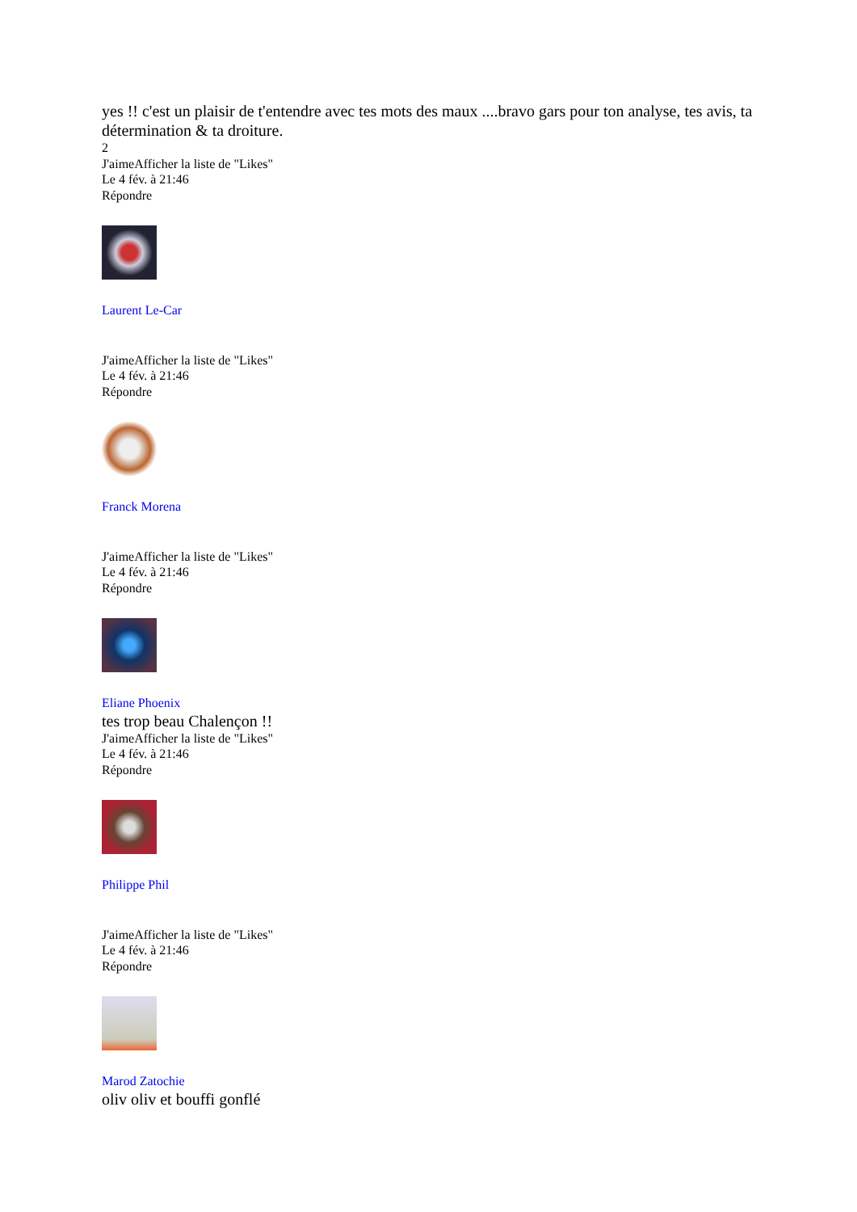yes !! c'est un plaisir de t'entendre avec tes mots des maux ....bravo gars pour ton analyse, tes avis, ta détermination & ta droiture.
2
J'aimeAfficher la liste de "Likes"
Le 4 fév. à 21:46
Répondre
Laurent Le-Car
J'aimeAfficher la liste de "Likes"
Le 4 fév. à 21:46
Répondre
Franck Morena
J'aimeAfficher la liste de "Likes"
Le 4 fév. à 21:46
Répondre
Eliane Phoenix
tes trop beau Chalençon !!
J'aimeAfficher la liste de "Likes"
Le 4 fév. à 21:46
Répondre
Philippe Phil
J'aimeAfficher la liste de "Likes"
Le 4 fév. à 21:46
Répondre
Marod Zatochie
oliv oliv et bouffi gonflé